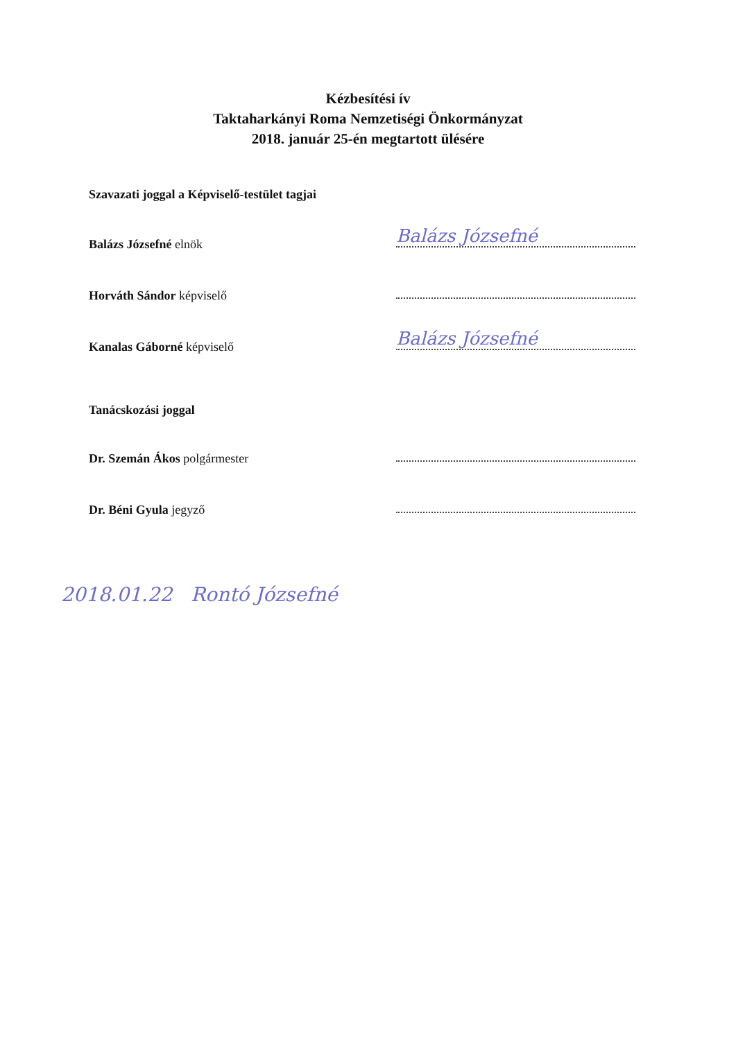Kézbesítési ív
Taktaharkányi Roma Nemzetiségi Önkormányzat
2018. január 25-én megtartott ülésére
Szavazati joggal a Képviselő-testület tagjai
Balázs Józsefné elnök
Balázs Józsefné
Horváth Sándor képviselő
Kanalas Gáborné képviselő
Balázs Józsefné
Tanácskozási joggal
Dr. Szemán Ákos polgármester
Dr. Béni Gyula jegyző
2018.01.22 Rontó Józsefné